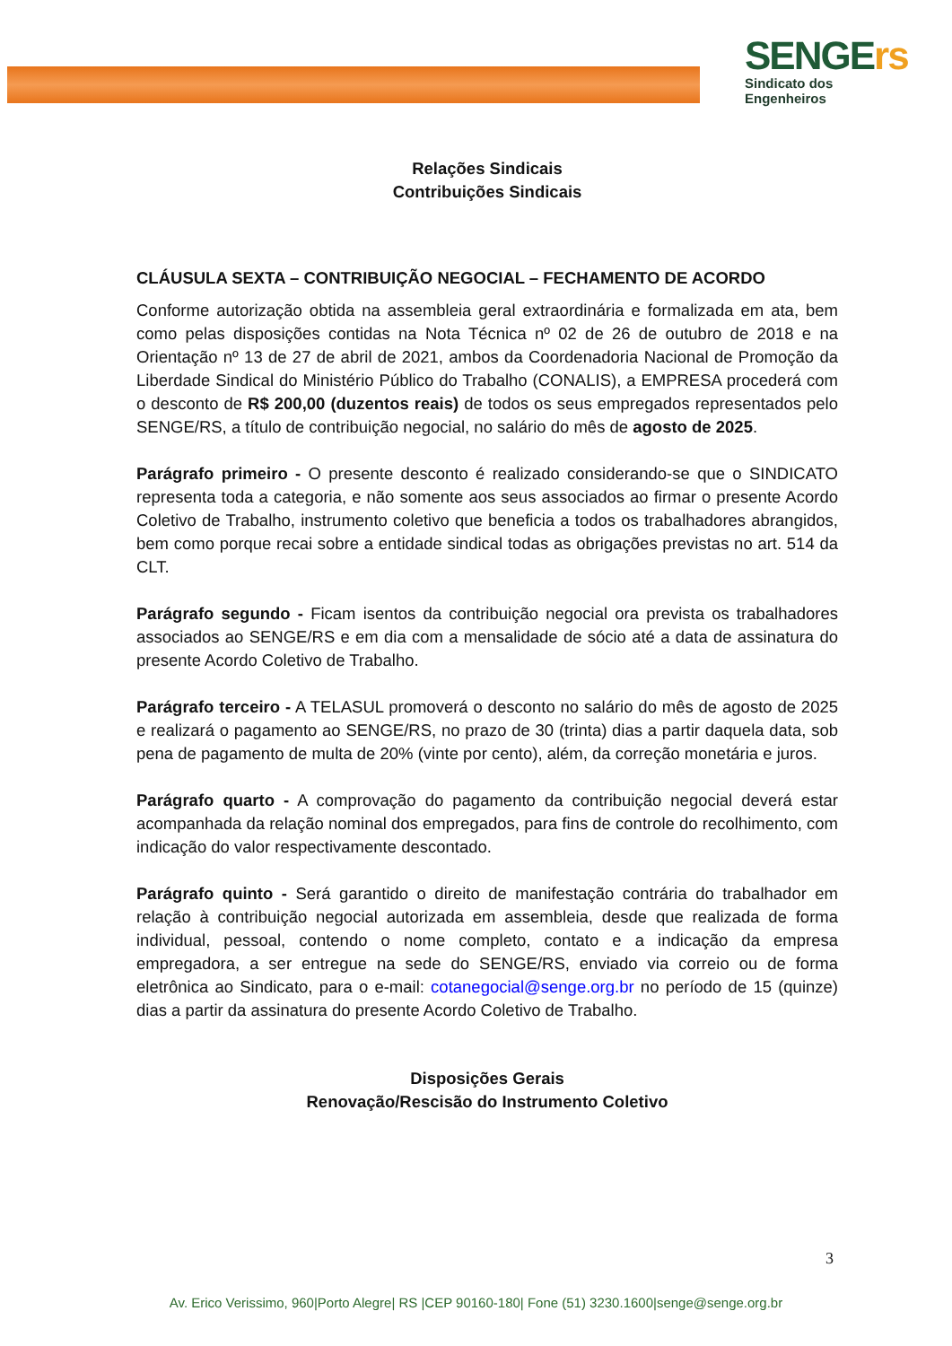SENGErs
Sindicato dos Engenheiros
Relações Sindicais
Contribuições Sindicais
CLÁUSULA SEXTA – CONTRIBUIÇÃO NEGOCIAL – FECHAMENTO DE ACORDO
Conforme autorização obtida na assembleia geral extraordinária e formalizada em ata, bem como pelas disposições contidas na Nota Técnica nº 02 de 26 de outubro de 2018 e na Orientação nº 13 de 27 de abril de 2021, ambos da Coordenadoria Nacional de Promoção da Liberdade Sindical do Ministério Público do Trabalho (CONALIS), a EMPRESA procederá com o desconto de R$ 200,00 (duzentos reais) de todos os seus empregados representados pelo SENGE/RS, a título de contribuição negocial, no salário do mês de agosto de 2025.
Parágrafo primeiro - O presente desconto é realizado considerando-se que o SINDICATO representa toda a categoria, e não somente aos seus associados ao firmar o presente Acordo Coletivo de Trabalho, instrumento coletivo que beneficia a todos os trabalhadores abrangidos, bem como porque recai sobre a entidade sindical todas as obrigações previstas no art. 514 da CLT.
Parágrafo segundo - Ficam isentos da contribuição negocial ora prevista os trabalhadores associados ao SENGE/RS e em dia com a mensalidade de sócio até a data de assinatura do presente Acordo Coletivo de Trabalho.
Parágrafo terceiro - A TELASUL promoverá o desconto no salário do mês de agosto de 2025 e realizará o pagamento ao SENGE/RS, no prazo de 30 (trinta) dias a partir daquela data, sob pena de pagamento de multa de 20% (vinte por cento), além, da correção monetária e juros.
Parágrafo quarto - A comprovação do pagamento da contribuição negocial deverá estar acompanhada da relação nominal dos empregados, para fins de controle do recolhimento, com indicação do valor respectivamente descontado.
Parágrafo quinto - Será garantido o direito de manifestação contrária do trabalhador em relação à contribuição negocial autorizada em assembleia, desde que realizada de forma individual, pessoal, contendo o nome completo, contato e a indicação da empresa empregadora, a ser entregue na sede do SENGE/RS, enviado via correio ou de forma eletrônica ao Sindicato, para o e-mail: cotanegocial@senge.org.br no período de 15 (quinze) dias a partir da assinatura do presente Acordo Coletivo de Trabalho.
Disposições Gerais
Renovação/Rescisão do Instrumento Coletivo
3
Av. Erico Verissimo, 960|Porto Alegre| RS |CEP 90160-180| Fone (51) 3230.1600|senge@senge.org.br